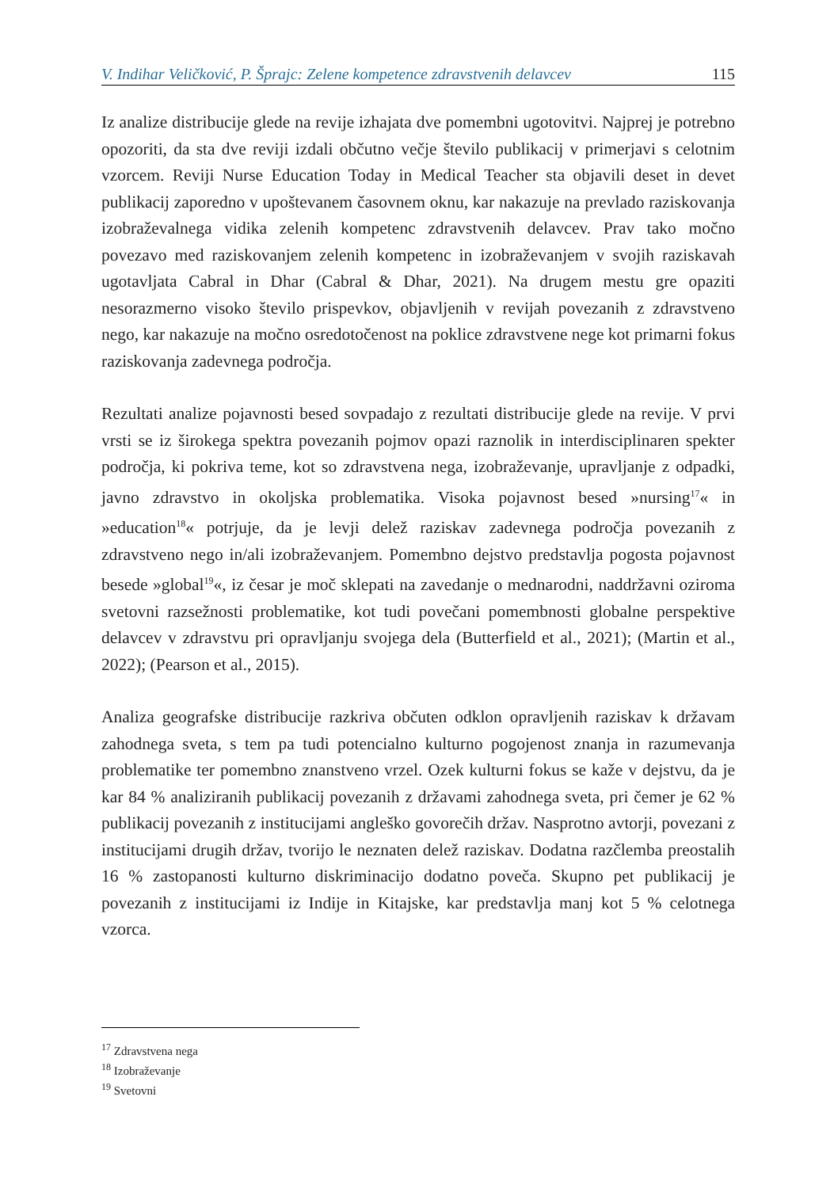V. Indihar Veličković, P. Šprajc: Zelene kompetence zdravstvenih delavcev 115
Iz analize distribucije glede na revije izhajata dve pomembni ugotovitvi. Najprej je potrebno opozoriti, da sta dve reviji izdali občutno večje število publikacij v primerjavi s celotnim vzorcem. Reviji Nurse Education Today in Medical Teacher sta objavili deset in devet publikacij zaporedno v upoštevanem časovnem oknu, kar nakazuje na prevlado raziskovanja izobraževalnega vidika zelenih kompetenc zdravstvenih delavcev. Prav tako močno povezavo med raziskovanjem zelenih kompetenc in izobraževanjem v svojih raziskavah ugotavljata Cabral in Dhar (Cabral & Dhar, 2021). Na drugem mestu gre opaziti nesorazmerno visoko število prispevkov, objavljenih v revijah povezanih z zdravstveno nego, kar nakazuje na močno osredotočenost na poklice zdravstvene nege kot primarni fokus raziskovanja zadevnega področja.
Rezultati analize pojavnosti besed sovpadajo z rezultati distribucije glede na revije. V prvi vrsti se iz širokega spektra povezanih pojmov opazi raznolik in interdisciplinaren spekter področja, ki pokriva teme, kot so zdravstvena nega, izobraževanje, upravljanje z odpadki, javno zdravstvo in okoljska problematika. Visoka pojavnost besed »nursing<sup>17</sup>« in »education<sup>18</sup>« potrjuje, da je levji delež raziskav zadevnega področja povezanih z zdravstveno nego in/ali izobraževanjem. Pomembno dejstvo predstavlja pogosta pojavnost besede »global<sup>19</sup>«, iz česar je moč sklepati na zavedanje o mednarodni, naddržavni oziroma svetovni razsežnosti problematike, kot tudi povečani pomembnosti globalne perspektive delavcev v zdravstvu pri opravljanju svojega dela (Butterfield et al., 2021); (Martin et al., 2022); (Pearson et al., 2015).
Analiza geografske distribucije razkriva občuten odklon opravljenih raziskav k državam zahodnega sveta, s tem pa tudi potencialno kulturno pogojenost znanja in razumevanja problematike ter pomembno znanstveno vrzel. Ozek kulturni fokus se kaže v dejstvu, da je kar 84 % analiziranih publikacij povezanih z državami zahodnega sveta, pri čemer je 62 % publikacij povezanih z institucijami angleško govorečih držav. Nasprotno avtorji, povezani z institucijami drugih držav, tvorijo le neznaten delež raziskav. Dodatna razčlemba preostalih 16 % zastopanosti kulturno diskriminacijo dodatno poveča. Skupno pet publikacij je povezanih z institucijami iz Indije in Kitajske, kar predstavlja manj kot 5 % celotnega vzorca.
<sup>17</sup> Zdravstvena nega
<sup>18</sup> Izobraževanje
<sup>19</sup> Svetovni